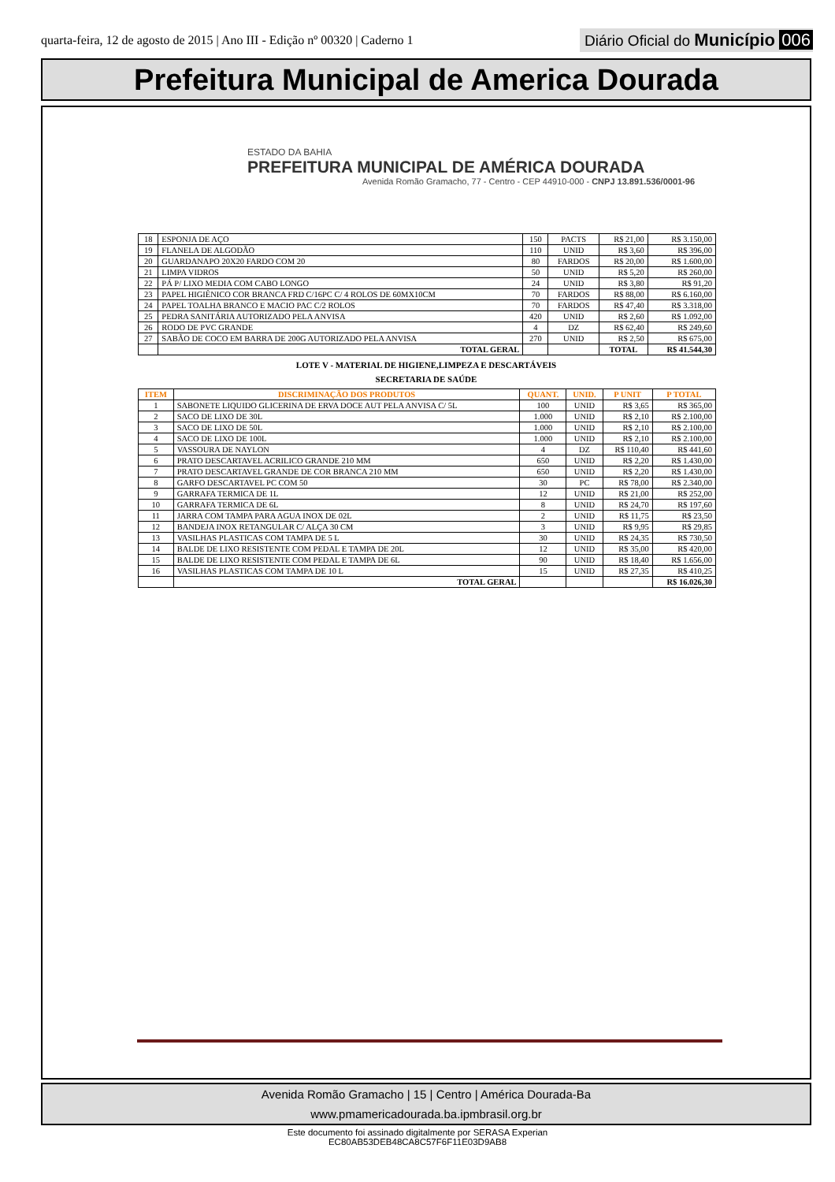quarta-feira, 12 de agosto de 2015 | Ano III - Edição nº 00320 | Caderno 1
Diário Oficial do Município 006
Prefeitura Municipal de America Dourada
ESTADO DA BAHIA
PREFEITURA MUNICIPAL DE AMÉRICA DOURADA
Avenida Romão Gramacho, 77 - Centro - CEP 44910-000 - CNPJ 13.891.536/0001-96
| 18 | ESPONJA DE AÇO | 150 | PACTS | R$ 21,00 | R$ 3.150,00 |
| 19 | FLANELA DE ALGODÃO | 110 | UNID | R$ 3,60 | R$ 396,00 |
| 20 | GUARDANAPO 20X20 FARDO COM 20 | 80 | FARDOS | R$ 20,00 | R$ 1.600,00 |
| 21 | LIMPA VIDROS | 50 | UNID | R$ 5,20 | R$ 260,00 |
| 22 | PÁ P/ LIXO MEDIA COM CABO LONGO | 24 | UNID | R$ 3,80 | R$ 91,20 |
| 23 | PAPEL HIGIÊNICO COR BRANCA FRD C/16PC C/ 4 ROLOS DE 60MX10CM | 70 | FARDOS | R$ 88,00 | R$ 6.160,00 |
| 24 | PAPEL TOALHA BRANCO E MACIO PAC C/2 ROLOS | 70 | FARDOS | R$ 47,40 | R$ 3.318,00 |
| 25 | PEDRA SANITÁRIA AUTORIZADO PELA ANVISA | 420 | UNID | R$ 2,60 | R$ 1.092,00 |
| 26 | RODO DE PVC GRANDE | 4 | DZ | R$ 62,40 | R$ 249,60 |
| 27 | SABÃO DE COCO EM BARRA DE 200G AUTORIZADO PELA ANVISA | 270 | UNID | R$ 2,50 | R$ 675,00 |
| | TOTAL GERAL | | | TOTAL | R$ 41.544,30 |
LOTE V - MATERIAL DE HIGIENE,LIMPEZA E DESCARTÁVEIS
SECRETARIA DE SAÚDE
| ITEM | DISCRIMINAÇÃO DOS PRODUTOS | QUANT. | UNID. | P UNIT | P TOTAL |
| --- | --- | --- | --- | --- | --- |
| 1 | SABONETE LIQUIDO GLICERINA DE ERVA DOCE AUT PELA ANVISA C/ 5L | 100 | UNID | R$ 3,65 | R$ 365,00 |
| 2 | SACO DE LIXO DE 30L | 1.000 | UNID | R$ 2,10 | R$ 2.100,00 |
| 3 | SACO DE LIXO DE 50L | 1.000 | UNID | R$ 2,10 | R$ 2.100,00 |
| 4 | SACO DE LIXO DE 100L | 1.000 | UNID | R$ 2,10 | R$ 2.100,00 |
| 5 | VASSOURA DE NAYLON | 4 | DZ | R$ 110,40 | R$ 441,60 |
| 6 | PRATO DESCARTAVEL ACRILICO GRANDE 210 MM | 650 | UNID | R$ 2,20 | R$ 1.430,00 |
| 7 | PRATO DESCARTAVEL GRANDE DE COR BRANCA 210 MM | 650 | UNID | R$ 2,20 | R$ 1.430,00 |
| 8 | GARFO DESCARTAVEL PC COM 50 | 30 | PC | R$ 78,00 | R$ 2.340,00 |
| 9 | GARRAFA TERMICA DE 1L | 12 | UNID | R$ 21,00 | R$ 252,00 |
| 10 | GARRAFA TERMICA DE 6L | 8 | UNID | R$ 24,70 | R$ 197,60 |
| 11 | JARRA COM TAMPA PARA AGUA INOX DE 02L | 2 | UNID | R$ 11,75 | R$ 23,50 |
| 12 | BANDEJA INOX RETANGULAR C/ ALÇA 30 CM | 3 | UNID | R$ 9,95 | R$ 29,85 |
| 13 | VASILHAS PLASTICAS COM TAMPA DE 5 L | 30 | UNID | R$ 24,35 | R$ 730,50 |
| 14 | BALDE DE LIXO RESISTENTE COM PEDAL E TAMPA DE 20L | 12 | UNID | R$ 35,00 | R$ 420,00 |
| 15 | BALDE DE LIXO RESISTENTE COM PEDAL E TAMPA DE 6L | 90 | UNID | R$ 18,40 | R$ 1.656,00 |
| 16 | VASILHAS PLASTICAS COM TAMPA DE 10 L | 15 | UNID | R$ 27,35 | R$ 410,25 |
| | TOTAL GERAL | | | | R$ 16.026,30 |
Avenida Romão Gramacho | 15 | Centro | América Dourada-Ba
www.pmamericadourada.ba.ipmbrasil.org.br
Este documento foi assinado digitalmente por SERASA Experian
EC80AB53DEB48CA8C57F6F11E03D9AB8